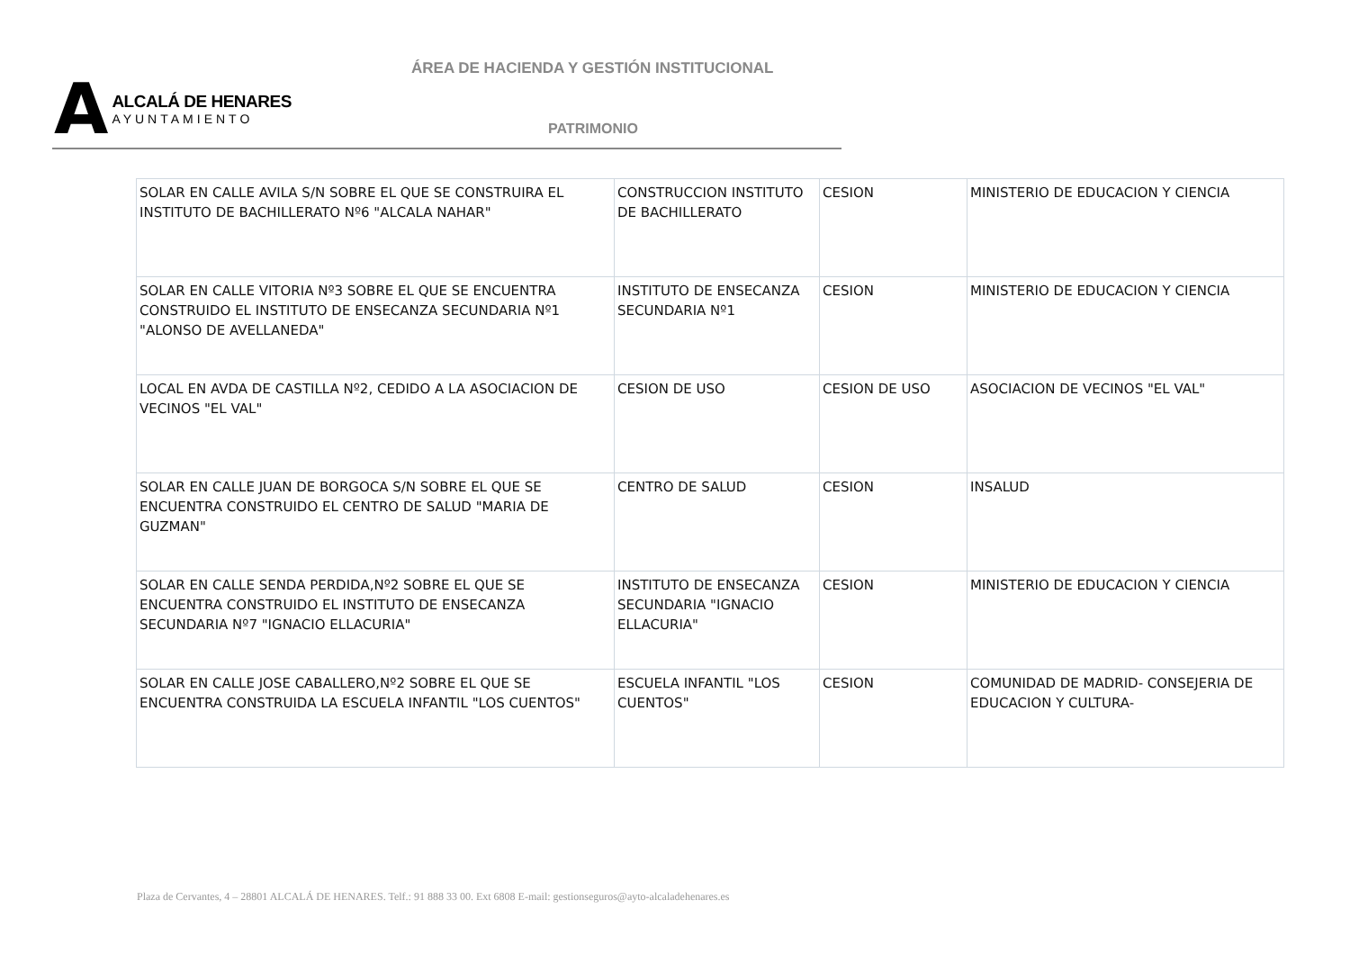ÁREA DE HACIENDA Y GESTIÓN INSTITUCIONAL
A
ALCALÁ DE HENARES
AYUNTAMIENTO
PATRIMONIO
| SOLAR EN CALLE AVILA S/N SOBRE EL QUE SE CONSTRUIRA EL INSTITUTO DE BACHILLERATO Nº6 "ALCALA NAHAR" | CONSTRUCCION INSTITUTO DE BACHILLERATO | CESION | MINISTERIO DE EDUCACION Y CIENCIA |
| SOLAR EN CALLE VITORIA Nº3 SOBRE EL QUE SE ENCUENTRA CONSTRUIDO EL INSTITUTO DE ENSECANZA SECUNDARIA Nº1 "ALONSO DE AVELLANEDA" | INSTITUTO DE ENSECANZA SECUNDARIA Nº1 | CESION | MINISTERIO DE EDUCACION Y CIENCIA |
| LOCAL EN AVDA DE CASTILLA Nº2, CEDIDO A LA ASOCIACION DE VECINOS "EL VAL" | CESION DE USO | CESION DE USO | ASOCIACION DE VECINOS "EL VAL" |
| SOLAR EN CALLE JUAN DE BORGOCA S/N SOBRE EL QUE SE ENCUENTRA CONSTRUIDO EL CENTRO DE SALUD "MARIA DE GUZMAN" | CENTRO DE SALUD | CESION | INSALUD |
| SOLAR EN CALLE SENDA PERDIDA,Nº2 SOBRE EL QUE SE ENCUENTRA CONSTRUIDO EL INSTITUTO DE ENSECANZA SECUNDARIA Nº7 "IGNACIO ELLACURIA" | INSTITUTO DE ENSECANZA SECUNDARIA "IGNACIO ELLACURIA" | CESION | MINISTERIO DE EDUCACION Y CIENCIA |
| SOLAR EN CALLE JOSE CABALLERO,Nº2 SOBRE EL QUE SE ENCUENTRA CONSTRUIDA LA ESCUELA INFANTIL "LOS CUENTOS" | ESCUELA INFANTIL "LOS CUENTOS" | CESION | COMUNIDAD DE MADRID- CONSEJERIA DE EDUCACION Y CULTURA- |
Plaza de Cervantes, 4 – 28801 ALCALÁ DE HENARES. Telf.: 91 888 33 00. Ext 6808 E-mail: gestionseguros@ayto-alcaladehenares.es